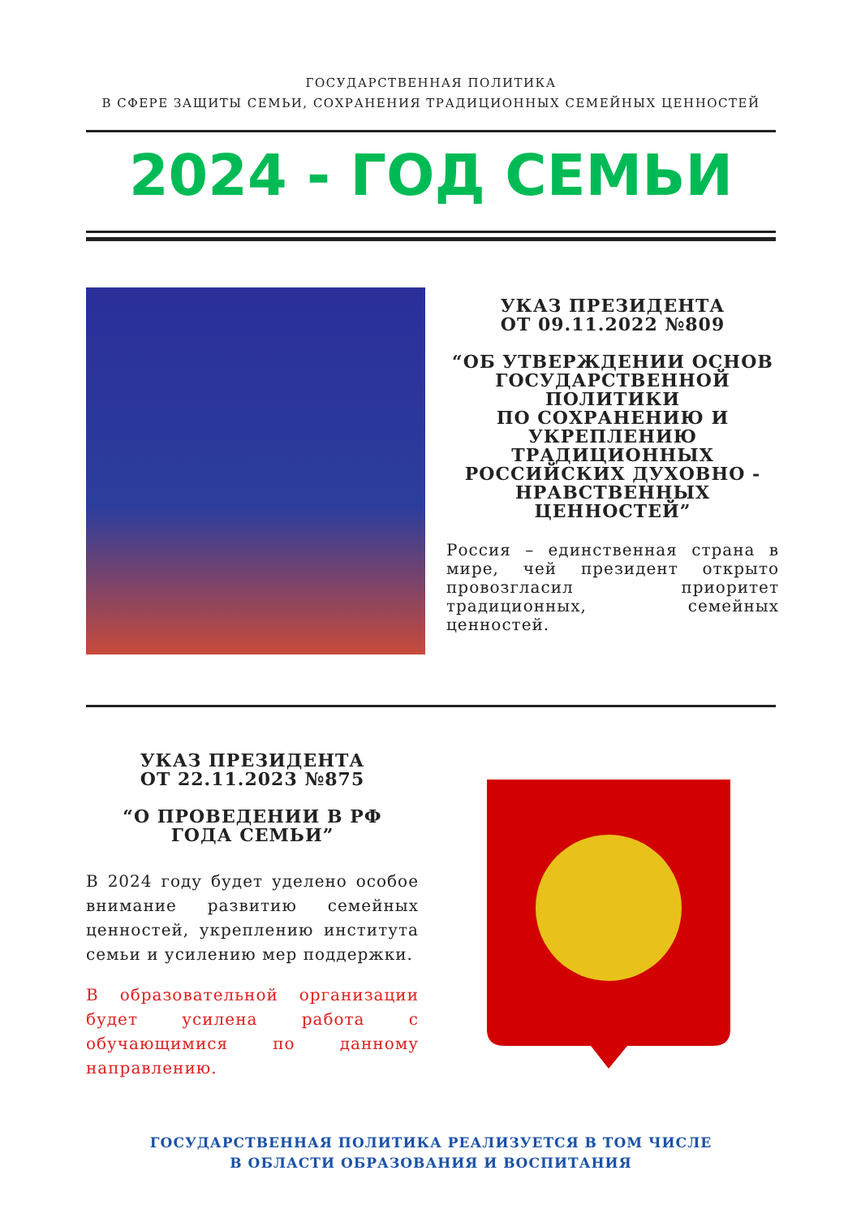ГОСУДАРСТВЕННАЯ ПОЛИТИКА
В СФЕРЕ ЗАЩИТЫ СЕМЬИ, СОХРАНЕНИЯ ТРАДИЦИОННЫХ СЕМЕЙНЫХ ЦЕННОСТЕЙ
2024 - ГОД СЕМЬИ
УКАЗ ПРЕЗИДЕНТА
ОТ 09.11.2022 №809
“ОБ УТВЕРЖДЕНИИ ОСНОВ ГОСУДАРСТВЕННОЙ ПОЛИТИКИ
ПО СОХРАНЕНИЮ И УКРЕПЛЕНИЮ ТРАДИЦИОННЫХ РОССИЙСКИХ ДУХОВНО - НРАВСТВЕННЫХ ЦЕННОСТЕЙ”
Россия – единственная страна в мире, чей президент открыто провозгласил приоритет традиционных, семейных ценностей.
УКАЗ ПРЕЗИДЕНТА
ОТ 22.11.2023 №875
“О ПРОВЕДЕНИИ В РФ
ГОДА СЕМЬИ”
В 2024 году будет уделено особое внимание развитию семейных ценностей, укреплению института семьи и усилению мер поддержки.
В образовательной организации будет усилена работа с обучающимися по данному направлению.
ГОСУДАРСТВЕННАЯ ПОЛИТИКА РЕАЛИЗУЕТСЯ В ТОМ ЧИСЛЕ
В ОБЛАСТИ ОБРАЗОВАНИЯ И ВОСПИТАНИЯ